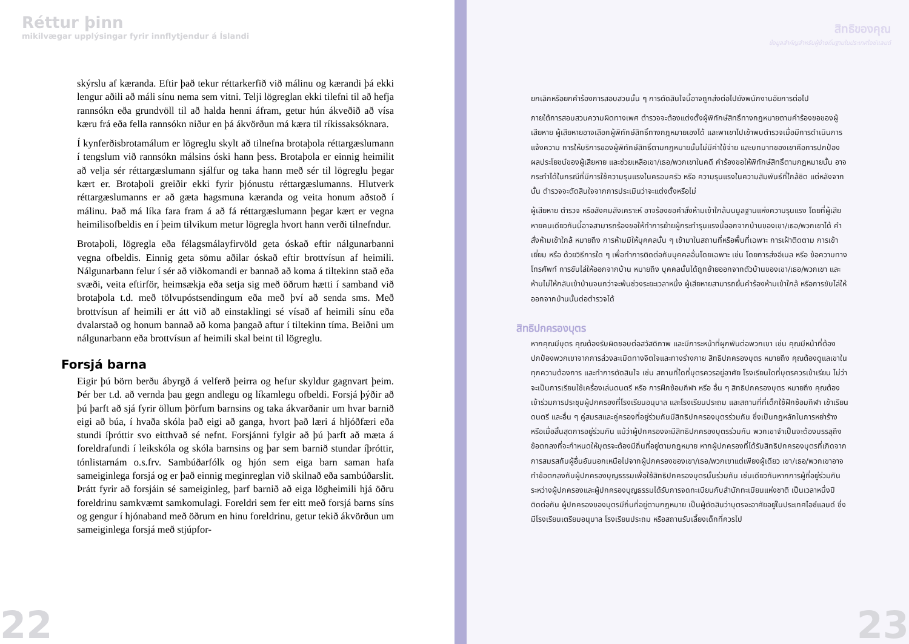Réttur þinn
mikilvægar upplýsingar fyrir innflytjendur á Íslandi
skýrslu af kæranda. Eftir það tekur réttarkerfið við málinu og kærandi þá ekki lengur aðili að máli sínu nema sem vitni. Telji lögreglan ekki tilefni til að hefja rannsókn eða grundvöll til að halda henni áfram, getur hún ákveðið að vísa kæru frá eða fella rannsókn niður en þá ákvörðun má kæra til ríkissaksóknara.
Í kynferðisbrotamálum er lögreglu skylt að tilnefna brotaþola réttargæslumann í tengslum við rannsókn málsins óski hann þess. Brotaþola er einnig heimilit að velja sér réttargæslumann sjálfur og taka hann með sér til lögreglu þegar kært er. Brotaþoli greiðir ekki fyrir þjónustu réttargæslumanns. Hlutverk réttargæslumanns er að gæta hagsmuna kæranda og veita honum aðstoð í málinu. Það má líka fara fram á að fá réttargæslumann þegar kært er vegna heimilisofbeldis en í þeim tilvikum metur lögregla hvort hann verði tilnefndur.
Brotaþoli, lögregla eða félagsmálayfirvöld geta óskað eftir nálgunarbanni vegna ofbeldis. Einnig geta sömu aðilar óskað eftir brottvísun af heimili. Nálgunarbann felur í sér að viðkomandi er bannað að koma á tiltekinn stað eða svæði, veita eftirför, heimsækja eða setja sig með öðrum hætti í samband við brotaþola t.d. með tölvupóstsendingum eða með því að senda sms. Með brottvísun af heimili er átt við að einstaklingi sé vísað af heimili sínu eða dvalarstað og honum bannað að koma þangað aftur í tiltekinn tíma. Beiðni um nálgunarbann eða brottvísun af heimili skal beint til lögreglu.
Forsjá barna
Eigir þú börn berðu ábyrgð á velferð þeirra og hefur skyldur gagnvart þeim. Þér ber t.d. að vernda þau gegn andlegu og líkamlegu ofbeldi. Forsjá þýðir að þú þarft að sjá fyrir öllum þörfum barnsins og taka ákvarðanir um hvar barnið eigi að búa, í hvaða skóla það eigi að ganga, hvort það læri á hljóðfæri eða stundi íþróttir svo eitthvað sé nefnt. Forsjánni fylgir að þú þarft að mæta á foreldrafundi í leikskóla og skóla barnsins og þar sem barnið stundar íþróttir, tónlistarnám o.s.frv. Sambúðarfólk og hjón sem eiga barn saman hafa sameiginlega forsjá og er það einnig meginreglan við skilnað eða sambúðarslit. Þrátt fyrir að forsjáin sé sameiginleg, þarf barnið að eiga lögheimili hjá öðru foreldrinu samkvæmt samkomulagi. Foreldri sem fer eitt með forsjá barns síns og gengur í hjónaband með öðrum en hinu foreldrinu, getur tekið ákvörðun um sameiginlega forsjá með stjúpfor-
22
สิทธิของคุณ
ข้อมูลสำคัญสำหรับผู้ย้ายถิ่นฐานในประเทศไอซ์แลนด์
ยกเลิกหรือยกคำร้องการสอบสวนนั้น ๆ การตัดสินใจนี้อาจถูกส่งต่อไปยังพนักงานอัยการต่อไป
ภายใต้การสอบสวนความผิดทางเพศ ตำรวจจะต้องแต่งตั้งผู้พิทักษ์สิทธิ์ทางกฎหมายตามคำร้องขอของผู้เสียหาย ผู้เสียหายอาจเลือกผู้พิทักษ์สิทธิ์ทางกฎหมายเองได้ และพาเขาไปเข้าพบตำรวจเมื่อมีการดำเนินการแจ้งความ การให้บริการของผู้พิทักษ์สิทธิ์ตามกฎหมายนั้นไม่มีค่าใช้จ่าย และบทบาทของเขาคือการปกป้องผลประโยชน์ของผู้เสียหาย และช่วยเหลือเขา/เธอ/พวกเขาในคดี คำร้องขอให้พิทักษ์สิทธิ์ตามกฎหมายนั้น อาจกระทำได้ในกรณีที่มีการใช้ความรุนแรงในครอบครัว หรือ ความรุนแรงในความสัมพันธ์ที่ใกล้ชิด แต่หลังจากนั้น ตำรวจจะตัดสินใจจากการประเมินว่าจะแต่งตั้งหรือไม่
ผู้เสียหาย ตำรวจ หรือสังคมสังเคราะห์ อาจร้องขอคำสั่งห้ามเข้าใกล้บนมูลฐานแห่งความรุนแรง โดยที่ผู้เสียหายคนเดียวกันนี้อาจสามารถร้องขอให้ทำการย้ายผู้กระทำรุนแรงนี้ออกจากบ้านของเขา/เธอ/พวกเขาได้ คำสั่งห้ามเข้าใกล้ หมายถึง การห้ามมิให้บุคคลนั้น ๆ เข้ามาในสถานที่หรือพื้นที่เฉพาะ การเฝ้าติดตาม การเข้าเยี่ยม หรือ ด้วยวิธีการใด ๆ เพื่อทำการติดต่อกับบุคคลอื่นโดยเฉพาะ เช่น โดยการส่งอีเมล หรือ ข้อความทางโทรศัพท์ การขับไล่ให้ออกจากบ้าน หมายถึง บุคคลนั้นได้ถูกย้ายออกจากตัวบ้านของเขา/เธอ/พวกเขา และห้ามไม่ให้กลับเข้าบ้านจนกว่าจะพ้นช่วงระยะเวลาหนึ่ง ผู้เสียหายสามารถยื่นคำร้องห้ามเข้าใกล้ หรือการขับไล่ให้ออกจากบ้านนั้นต่อตำรวจได้
สิทธิปกครองบุตร
หากคุณมีบุตร คุณต้องรับผิดชอบต่อสวัสดิภาพ และมีภาระหน้าที่ผูกพันต่อพวกเขา เช่น คุณมีหน้าที่ต้องปกป้องพวกเขาจากการล่วงละเมิดทางจิตใจและทางร่างกาย สิทธิปกครองบุตร หมายถึง คุณต้องดูแลเขาในทุกความต้องการ และทำการตัดสินใจ เช่น สถานที่ใดที่บุตรควรอยู่อาศัย โรงเรียนใดที่บุตรควรเข้าเรียน ไม่ว่าจะเป็นการเรียนใช้เครื่องเล่นดนตรี หรือ การฝึกซ้อมกีฬา หรือ อื่น ๆ สิทธิปกครองบุตร หมายถึง คุณต้องเข้าร่วมการประชุมผู้ปกครองที่โรงเรียนอนุบาล และโรงเรียนประถม และสถานที่ที่เด็กใช้ฝึกซ้อมกีฬา เข้าเรียนดนตรี และอื่น ๆ คู่สมรสและคู่ครองที่อยู่ร่วมกันมีสิทธิปกครองบุตรร่วมกัน ซึ่งเป็นกฎหลักในการหย่าร้าง หรือเมื่อสิ้นสุดการอยู่ร่วมกัน แม้ว่าผู้ปกครองจะมีสิทธิปกครองบุตรร่วมกัน พวกเขาจำเป็นจะต้องบรรลุถึงข้อตกลงที่จะกำหนดให้บุตรจะต้องมีถิ่นที่อยู่ตามกฎหมาย หากผู้ปกครองที่ได้รับสิทธิปกครองบุตรที่เกิดจากการสมรสกับผู้อื่นอันนอกเหนือไปจากผู้ปกครองของเขา/เธอ/พวกเขาแต่เพียงผู้เดียว เขา/เธอ/พวกเขาอาจทำข้อตกลงกับผู้ปกครองบุญธรรมเพื่อใช้สิทธิปกครองบุตรนั้นร่วมกัน เช่นเดียวกันหากการผู้ที่อยู่ร่วมกันระหว่างผู้ปกครองและผู้ปกครองบุญธรรมได้รับการจดทะเบียนกับสำนักทะเบียนแห่งชาติ เป็นเวลาหนึ่งปีติดต่อกัน ผู้ปกครองของบุตรมีถิ่นที่อยู่ตามกฎหมาย เป็นผู้ตัดสินว่าบุตรจะอาศัยอยู่ในประเทศไอซ์แลนด์ ซึ่งมีโรงเรียนเตรียมอนุบาล โรงเรียนประถม หรือสถานรับเลี้ยงเด็กที่ควรไป
23